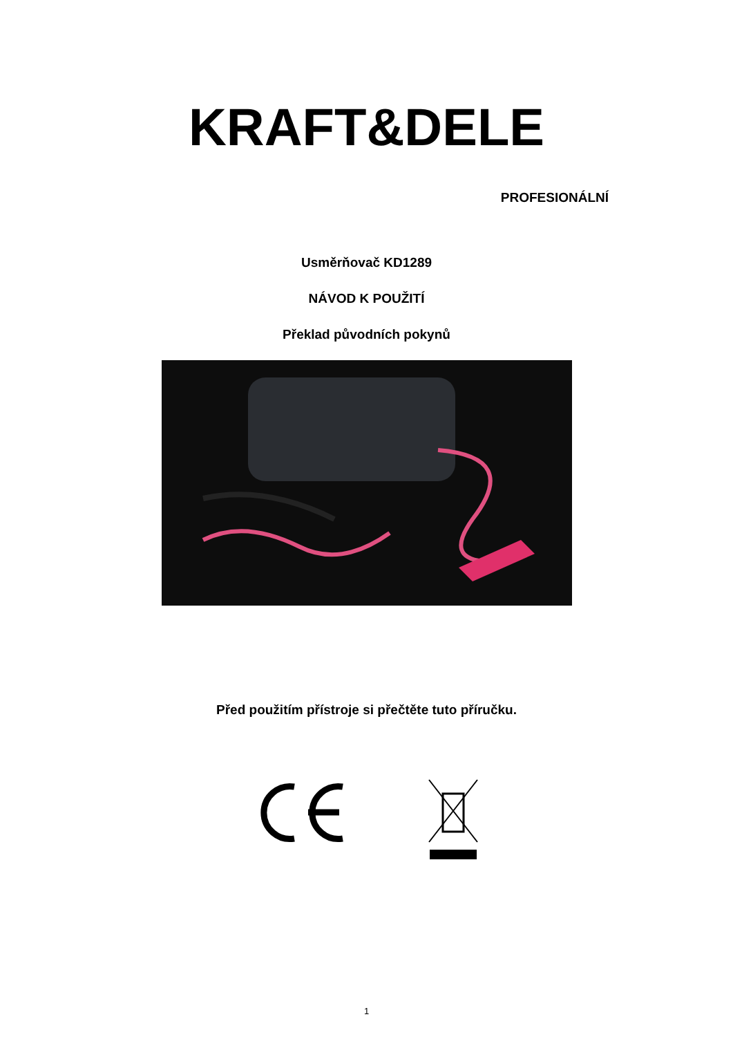KRAFT&DELE
PROFESIONÁLNÍ
Usměrňovač KD1289
NÁVOD K POUŽITÍ
Překlad původních pokynů
Před použitím přístroje si přečtěte tuto příručku.
1